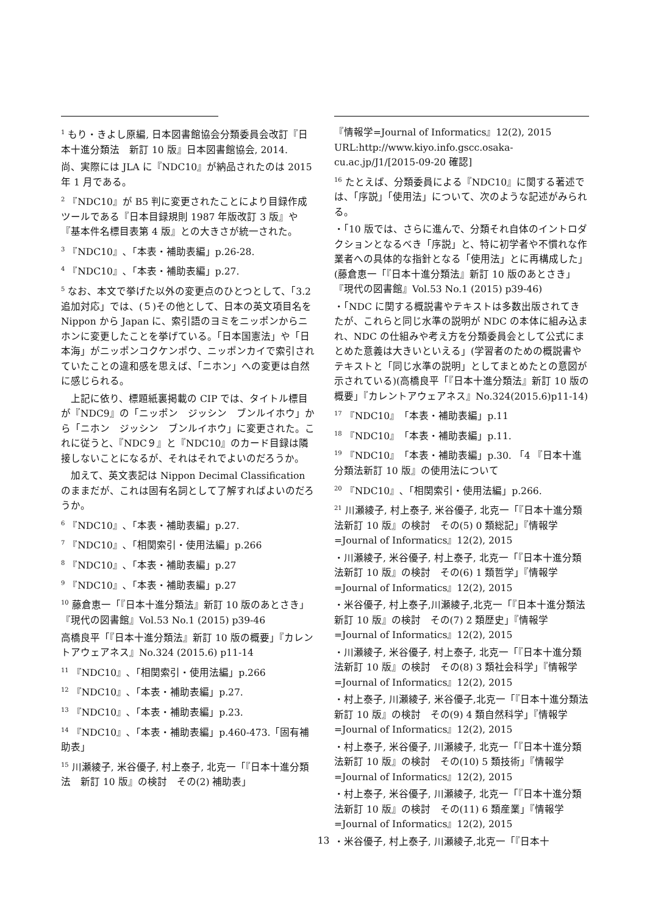<sup>1</sup> もり・きよし原編, 日本図書館協会分類委員会改訂『日本十進分類法　新訂 10 版』日本図書館協会, 2014.
尚、実際には JLA に『NDC10』が納品されたのは 2015 年 1 月である。
<sup>2</sup> 『NDC10』が B5 判に変更されたことにより目録作成ツールである『日本目録規則 1987 年版改訂 3 版』や『基本件名標目表第 4 版』との大きさが統一された。
<sup>3</sup> 『NDC10』､「本表・補助表編」p.26-28.
<sup>4</sup> 『NDC10』､「本表・補助表編」p.27.
<sup>5</sup> なお、本文で挙げた以外の変更点のひとつとして、「3.2 追加対応」では、(５)その他として、日本の英文項目名を Nippon から Japan に、索引語のヨミをニッポンからニホンに変更したことを挙げている。「日本国憲法」や「日本海」がニッポンコクケンポウ、ニッポンカイで索引されていたことの違和感を思えば、「ニホン」への変更は自然に感じられる。
　上記に依り、標題紙裏掲載の CIP では、タイトル標目が『NDC9』の「ニッポン　ジッシン　ブンルイホウ」から「ニホン　ジッシン　ブンルイホウ」に変更された。これに従うと、『NDC９』と『NDC10』のカード目録は隣接しないことになるが、それはそれでよいのだろうか。
　加えて、英文表記は Nippon Decimal Classification のままだが、これは固有名詞として了解すればよいのだろうか。
<sup>6</sup> 『NDC10』､「本表・補助表編」p.27.
<sup>7</sup> 『NDC10』､「相関索引・使用法編」p.266
<sup>8</sup> 『NDC10』､「本表・補助表編」p.27
<sup>9</sup> 『NDC10』､「本表・補助表編」p.27
<sup>10</sup> 藤倉恵一「『日本十進分類法』新訂 10 版のあとさき」『現代の図書館』Vol.53 No.1 (2015) p39-46
高橋良平「『日本十進分類法』新訂 10 版の概要」『カレントアウェアネス』No.324 (2015.6) p11-14
<sup>11</sup> 『NDC10』､「相関索引・使用法編」p.266
<sup>12</sup> 『NDC10』､「本表・補助表編」p.27.
<sup>13</sup> 『NDC10』､「本表・補助表編」p.23.
<sup>14</sup> 『NDC10』､「本表・補助表編」p.460-473.「固有補助表」
<sup>15</sup> 川瀬綾子, 米谷優子, 村上泰子, 北克一「『日本十進分類法　新訂 10 版』の検討　その(2) 補助表」
『情報学=Journal of Informatics』12(2), 2015 URL:http://www.kiyo.info.gscc.osaka-cu.ac.jp/J1/[2015-09-20 確認]
<sup>16</sup> たとえば、分類委員による『NDC10』に関する著述では、「序説」「使用法」について、次のような記述がみられる。
・「10 版では、さらに進んで、分類それ自体のイントロダクションとなるべき「序説」と、特に初学者や不慣れな作業者への具体的な指針となる「使用法」とに再構成した」(藤倉恵一「『日本十進分類法』新訂 10 版のあとさき」『現代の図書館』Vol.53 No.1 (2015) p39-46)
・「NDC に関する概説書やテキストは多数出版されてきたが、これらと同じ水準の説明が NDC の本体に組み込まれ、NDC の仕組みや考え方を分類委員会として公式にまとめた意義は大きいといえる」(学習者のための概説書やテキストと「同じ水準の説明」としてまとめたとの意図が示されている)(高橋良平「『日本十進分類法』新訂 10 版の概要」『カレントアウェアネス』No.324(2015.6)p11-14)
<sup>17</sup> 『NDC10』「本表・補助表編」p.11
<sup>18</sup> 『NDC10』「本表・補助表編」p.11.
<sup>19</sup> 『NDC10』「本表・補助表編」p.30. 「4 『日本十進分類法新訂 10 版』の使用法について
<sup>20</sup> 『NDC10』､「相関索引・使用法編」p.266.
<sup>21</sup> 川瀬綾子, 村上泰子, 米谷優子, 北克一「『日本十進分類法新訂 10 版』の検討　その(5) 0 類総記」『情報学=Journal of Informatics』12(2), 2015
・川瀬綾子, 米谷優子, 村上泰子, 北克一「『日本十進分類法新訂 10 版』の検討　その(6) 1 類哲学」『情報学=Journal of Informatics』12(2), 2015
・米谷優子, 村上泰子,川瀬綾子,北克一「『日本十進分類法新訂 10 版』の検討　その(7) 2 類歴史」『情報学=Journal of Informatics』12(2), 2015
・川瀬綾子, 米谷優子, 村上泰子, 北克一「『日本十進分類法新訂 10 版』の検討　その(8) 3 類社会科学」『情報学=Journal of Informatics』12(2), 2015
・村上泰子, 川瀬綾子, 米谷優子,北克一「『日本十進分類法新訂 10 版』の検討　その(9) 4 類自然科学」『情報学=Journal of Informatics』12(2), 2015
・村上泰子, 米谷優子, 川瀬綾子, 北克一「『日本十進分類法新訂 10 版』の検討　その(10) 5 類技術」『情報学=Journal of Informatics』12(2), 2015
・村上泰子, 米谷優子, 川瀬綾子, 北克一「『日本十進分類法新訂 10 版』の検討　その(11) 6 類産業」『情報学=Journal of Informatics』12(2), 2015
・米谷優子, 村上泰子, 川瀬綾子,北克一「『日本十
13